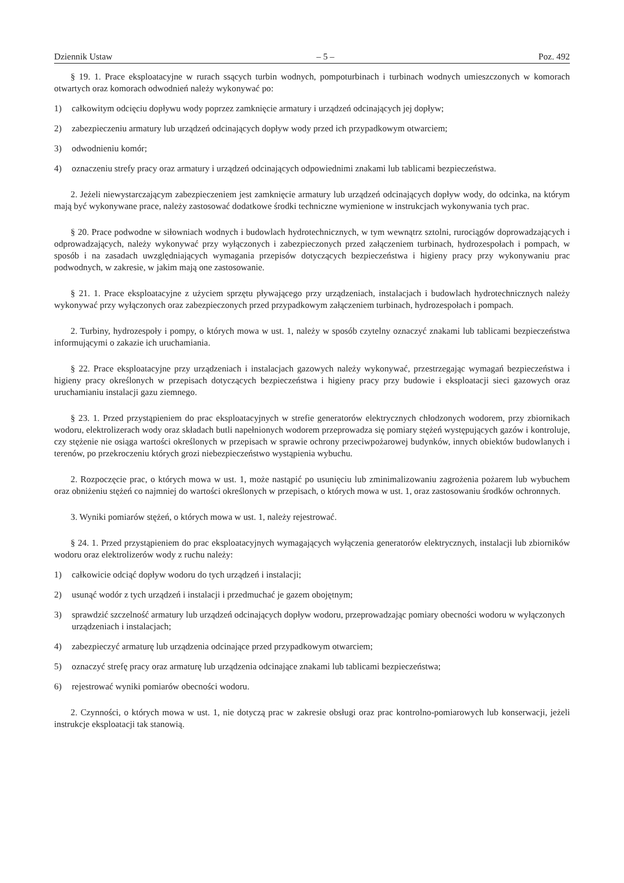Dziennik Ustaw – 5 – Poz. 492
§ 19. 1. Prace eksploatacyjne w rurach ssących turbin wodnych, pompoturbinach i turbinach wodnych umieszczonych w komorach otwartych oraz komorach odwodnień należy wykonywać po:
1) całkowitym odcięciu dopływu wody poprzez zamknięcie armatury i urządzeń odcinających jej dopływ;
2) zabezpieczeniu armatury lub urządzeń odcinających dopływ wody przed ich przypadkowym otwarciem;
3) odwodnieniu komór;
4) oznaczeniu strefy pracy oraz armatury i urządzeń odcinających odpowiednimi znakami lub tablicami bezpieczeństwa.
2. Jeżeli niewystarczającym zabezpieczeniem jest zamknięcie armatury lub urządzeń odcinających dopływ wody, do odcinka, na którym mają być wykonywane prace, należy zastosować dodatkowe środki techniczne wymienione w instrukcjach wykonywania tych prac.
§ 20. Prace podwodne w siłowniach wodnych i budowlach hydrotechnicznych, w tym wewnątrz sztolni, rurociągów doprowadzających i odprowadzających, należy wykonywać przy wyłączonych i zabezpieczonych przed załączeniem turbinach, hydrozespołach i pompach, w sposób i na zasadach uwzględniających wymagania przepisów dotyczących bezpieczeństwa i higieny pracy przy wykonywaniu prac podwodnych, w zakresie, w jakim mają one zastosowanie.
§ 21. 1. Prace eksploatacyjne z użyciem sprzętu pływającego przy urządzeniach, instalacjach i budowlach hydrotechnicznych należy wykonywać przy wyłączonych oraz zabezpieczonych przed przypadkowym załączeniem turbinach, hydrozespołach i pompach.
2. Turbiny, hydrozespoły i pompy, o których mowa w ust. 1, należy w sposób czytelny oznaczyć znakami lub tablicami bezpieczeństwa informującymi o zakazie ich uruchamiania.
§ 22. Prace eksploatacyjne przy urządzeniach i instalacjach gazowych należy wykonywać, przestrzegając wymagań bezpieczeństwa i higieny pracy określonych w przepisach dotyczących bezpieczeństwa i higieny pracy przy budowie i eksploatacji sieci gazowych oraz uruchamianiu instalacji gazu ziemnego.
§ 23. 1. Przed przystąpieniem do prac eksploatacyjnych w strefie generatorów elektrycznych chłodzonych wodorem, przy zbiornikach wodoru, elektrolizerach wody oraz składach butli napełnionych wodorem przeprowadza się pomiary stężeń występujących gazów i kontroluje, czy stężenie nie osiąga wartości określonych w przepisach w sprawie ochrony przeciwpożarowej budynków, innych obiektów budowlanych i terenów, po przekroczeniu których grozi niebezpieczeństwo wystąpienia wybuchu.
2. Rozpoczęcie prac, o których mowa w ust. 1, może nastąpić po usunięciu lub zminimalizowaniu zagrożenia pożarem lub wybuchem oraz obniżeniu stężeń co najmniej do wartości określonych w przepisach, o których mowa w ust. 1, oraz zastosowaniu środków ochronnych.
3. Wyniki pomiarów stężeń, o których mowa w ust. 1, należy rejestrować.
§ 24. 1. Przed przystąpieniem do prac eksploatacyjnych wymagających wyłączenia generatorów elektrycznych, instalacji lub zbiorników wodoru oraz elektrolizerów wody z ruchu należy:
1) całkowicie odciąć dopływ wodoru do tych urządzeń i instalacji;
2) usunąć wodór z tych urządzeń i instalacji i przedmuchać je gazem obojętnym;
3) sprawdzić szczelność armatury lub urządzeń odcinających dopływ wodoru, przeprowadzając pomiary obecności wodoru w wyłączonych urządzeniach i instalacjach;
4) zabezpieczyć armaturę lub urządzenia odcinające przed przypadkowym otwarciem;
5) oznaczyć strefę pracy oraz armaturę lub urządzenia odcinające znakami lub tablicami bezpieczeństwa;
6) rejestrować wyniki pomiarów obecności wodoru.
2. Czynności, o których mowa w ust. 1, nie dotyczą prac w zakresie obsługi oraz prac kontrolno-pomiarowych lub konserwacji, jeżeli instrukcje eksploatacji tak stanowią.